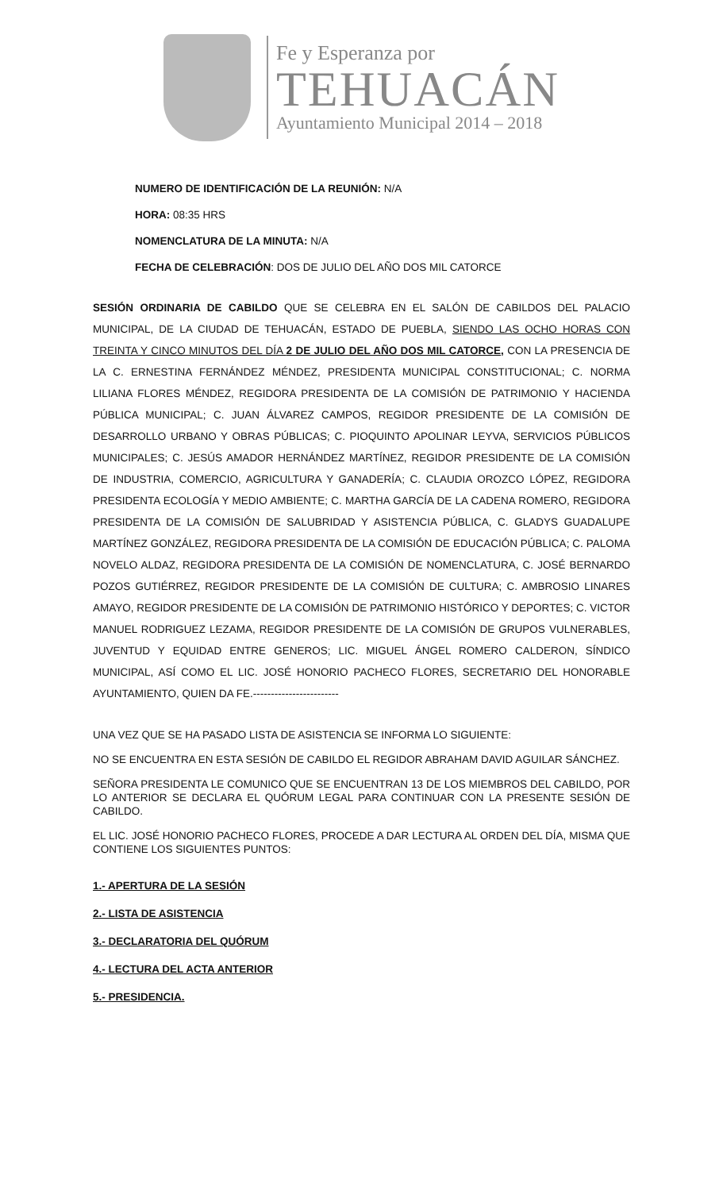Fe y Esperanza por
TEHUACÁN
Ayuntamiento Municipal 2014 – 2018
NUMERO DE IDENTIFICACIÓN DE LA REUNIÓN: N/A
HORA: 08:35 HRS
NOMENCLATURA DE LA MINUTA: N/A
FECHA DE CELEBRACIÓN: DOS DE JULIO DEL AÑO DOS MIL CATORCE
SESIÓN ORDINARIA DE CABILDO QUE SE CELEBRA EN EL SALÓN DE CABILDOS DEL PALACIO MUNICIPAL, DE LA CIUDAD DE TEHUACÁN, ESTADO DE PUEBLA, SIENDO LAS OCHO HORAS CON TREINTA Y CINCO MINUTOS DEL DÍA 2 DE JULIO DEL AÑO DOS MIL CATORCE, CON LA PRESENCIA DE LA C. ERNESTINA FERNÁNDEZ MÉNDEZ, PRESIDENTA MUNICIPAL CONSTITUCIONAL; C. NORMA LILIANA FLORES MÉNDEZ, REGIDORA PRESIDENTA DE LA COMISIÓN DE PATRIMONIO Y HACIENDA PÚBLICA MUNICIPAL; C. JUAN ÁLVAREZ CAMPOS, REGIDOR PRESIDENTE DE LA COMISIÓN DE DESARROLLO URBANO Y OBRAS PÚBLICAS; C. PIOQUINTO APOLINAR LEYVA, SERVICIOS PÚBLICOS MUNICIPALES; C. JESÚS AMADOR HERNÁNDEZ MARTÍNEZ, REGIDOR PRESIDENTE DE LA COMISIÓN DE INDUSTRIA, COMERCIO, AGRICULTURA Y GANADERÍA; C. CLAUDIA OROZCO LÓPEZ, REGIDORA PRESIDENTA ECOLOGÍA Y MEDIO AMBIENTE; C. MARTHA GARCÍA DE LA CADENA ROMERO, REGIDORA PRESIDENTA DE LA COMISIÓN DE SALUBRIDAD Y ASISTENCIA PÚBLICA, C. GLADYS GUADALUPE MARTÍNEZ GONZÁLEZ, REGIDORA PRESIDENTA DE LA COMISIÓN DE EDUCACIÓN PÚBLICA; C. PALOMA NOVELO ALDAZ, REGIDORA PRESIDENTA DE LA COMISIÓN DE NOMENCLATURA, C. JOSÉ BERNARDO POZOS GUTIÉRREZ, REGIDOR PRESIDENTE DE LA COMISIÓN DE CULTURA; C. AMBROSIO LINARES AMAYO, REGIDOR PRESIDENTE DE LA COMISIÓN DE PATRIMONIO HISTÓRICO Y DEPORTES; C. VICTOR MANUEL RODRIGUEZ LEZAMA, REGIDOR PRESIDENTE DE LA COMISIÓN DE GRUPOS VULNERABLES, JUVENTUD Y EQUIDAD ENTRE GENEROS; LIC. MIGUEL ÁNGEL ROMERO CALDERON, SÍNDICO MUNICIPAL, ASÍ COMO EL LIC. JOSÉ HONORIO PACHECO FLORES, SECRETARIO DEL HONORABLE AYUNTAMIENTO, QUIEN DA FE.------------------------
UNA VEZ QUE SE HA PASADO LISTA DE ASISTENCIA SE INFORMA LO SIGUIENTE:
NO SE ENCUENTRA EN ESTA SESIÓN DE CABILDO EL REGIDOR ABRAHAM DAVID AGUILAR SÁNCHEZ.
SEÑORA PRESIDENTA LE COMUNICO QUE SE ENCUENTRAN 13 DE LOS MIEMBROS DEL CABILDO, POR LO ANTERIOR SE DECLARA EL QUÓRUM LEGAL PARA CONTINUAR CON LA PRESENTE SESIÓN DE CABILDO.
EL LIC. JOSÉ HONORIO PACHECO FLORES, PROCEDE A DAR LECTURA AL ORDEN DEL DÍA, MISMA QUE CONTIENE LOS SIGUIENTES PUNTOS:
1.- APERTURA DE LA SESIÓN
2.- LISTA DE ASISTENCIA
3.- DECLARATORIA DEL QUÓRUM
4.- LECTURA DEL ACTA ANTERIOR
5.- PRESIDENCIA.